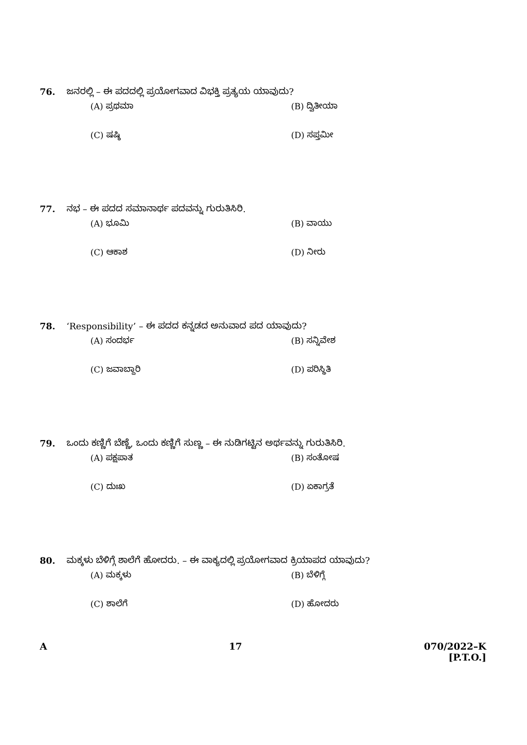76. ಜನರಲ್ಲಿ – ಈ ಪದದಲ್ಲಿ ಪ್ರಯೋಗವಾದ ವಿಭಕ್ತಿ ಪ್ರತ್ಯಯ ಯಾವುದು?
(A) ಪ್ರಥಮಾ (B) ದ್ವಿತೀಯಾ
(C) ಷಷ್ಠಿ (D) ಸಪ್ತಮೀ
77. ನಭ – ಈ ಪದದ ಸಮಾನಾರ್ಥ ಪದವನ್ನು ಗುರುತಿಸಿರಿ.
(A) ಭೂಮಿ (B) ವಾಯು
(C) ಆಕಾಶ (D) ನೀರು
78. ‘Responsibility’ – ಈ ಪದದ ಕನ್ನಡದ ಅನುವಾದ ಪದ ಯಾವುದು?
(A) ಸಂದರ್ಭ (B) ಸನ್ನಿವೇಶ
(C) ಜವಾಬ್ದಾರಿ (D) ಪರಿಸ್ಥಿತಿ
79. ಒಂದು ಕಣ್ಣಿಗೆ ಬೆಣ್ಣೆ, ಒಂದು ಕಣ್ಣಿಗೆ ಸುಣ್ಣ – ಈ ನುಡಿಗಟ್ಟಿನ ಅರ್ಥವನ್ನು ಗುರುತಿಸಿರಿ.
(A) ಪಕ್ಷಪಾತ (B) ಸಂತೋಷ
(C) ದುಃಖ (D) ಏಕಾಗ್ರತೆ
80. ಮಕ್ಕಳು ಬೆಳಿಗ್ಗೆ ಶಾಲೆಗೆ ಹೋದರು. – ಈ ವಾಕ್ಯದಲ್ಲಿ ಪ್ರಯೋಗವಾದ ಕ್ರಿಯಾಪದ ಯಾವುದು?
(A) ಮಕ್ಕಳು (B) ಬೆಳಿಗ್ಗೆ
(C) ಶಾಲೆಗೆ (D) ಹೋದರು
A 17 070/2022–K
[P.T.O.]